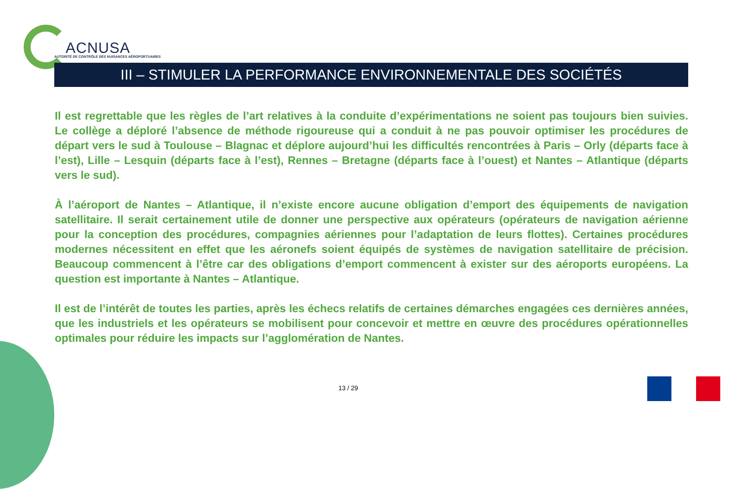ACNUSA
AUTORITÉ DE CONTRÔLE DES NUISANCES AÉROPORTUAIRES
III – STIMULER LA PERFORMANCE ENVIRONNEMENTALE DES SOCIÉTÉS
Il est regrettable que les règles de l’art relatives à la conduite d’expérimentations ne soient pas toujours bien suivies. Le collège a déploré l’absence de méthode rigoureuse qui a conduit à ne pas pouvoir optimiser les procédures de départ vers le sud à Toulouse – Blagnac et déplore aujourd’hui les difficultés rencontrées à Paris – Orly (départs face à l’est), Lille – Lesquin (départs face à l’est), Rennes – Bretagne (départs face à l’ouest) et Nantes – Atlantique (départs vers le sud).
À l’aéroport de Nantes – Atlantique, il n’existe encore aucune obligation d’emport des équipements de navigation satellitaire. Il serait certainement utile de donner une perspective aux opérateurs (opérateurs de navigation aérienne pour la conception des procédures, compagnies aériennes pour l’adaptation de leurs flottes). Certaines procédures modernes nécessitent en effet que les aéronefs soient équipés de systèmes de navigation satellitaire de précision. Beaucoup commencent à l’être car des obligations d’emport commencent à exister sur des aéroports européens. La question est importante à Nantes – Atlantique.
Il est de l’intérêt de toutes les parties, après les échecs relatifs de certaines démarches engagées ces dernières années, que les industriels et les opérateurs se mobilisent pour concevoir et mettre en œuvre des procédures opérationnelles optimales pour réduire les impacts sur l’agglomération de Nantes.
13 / 29